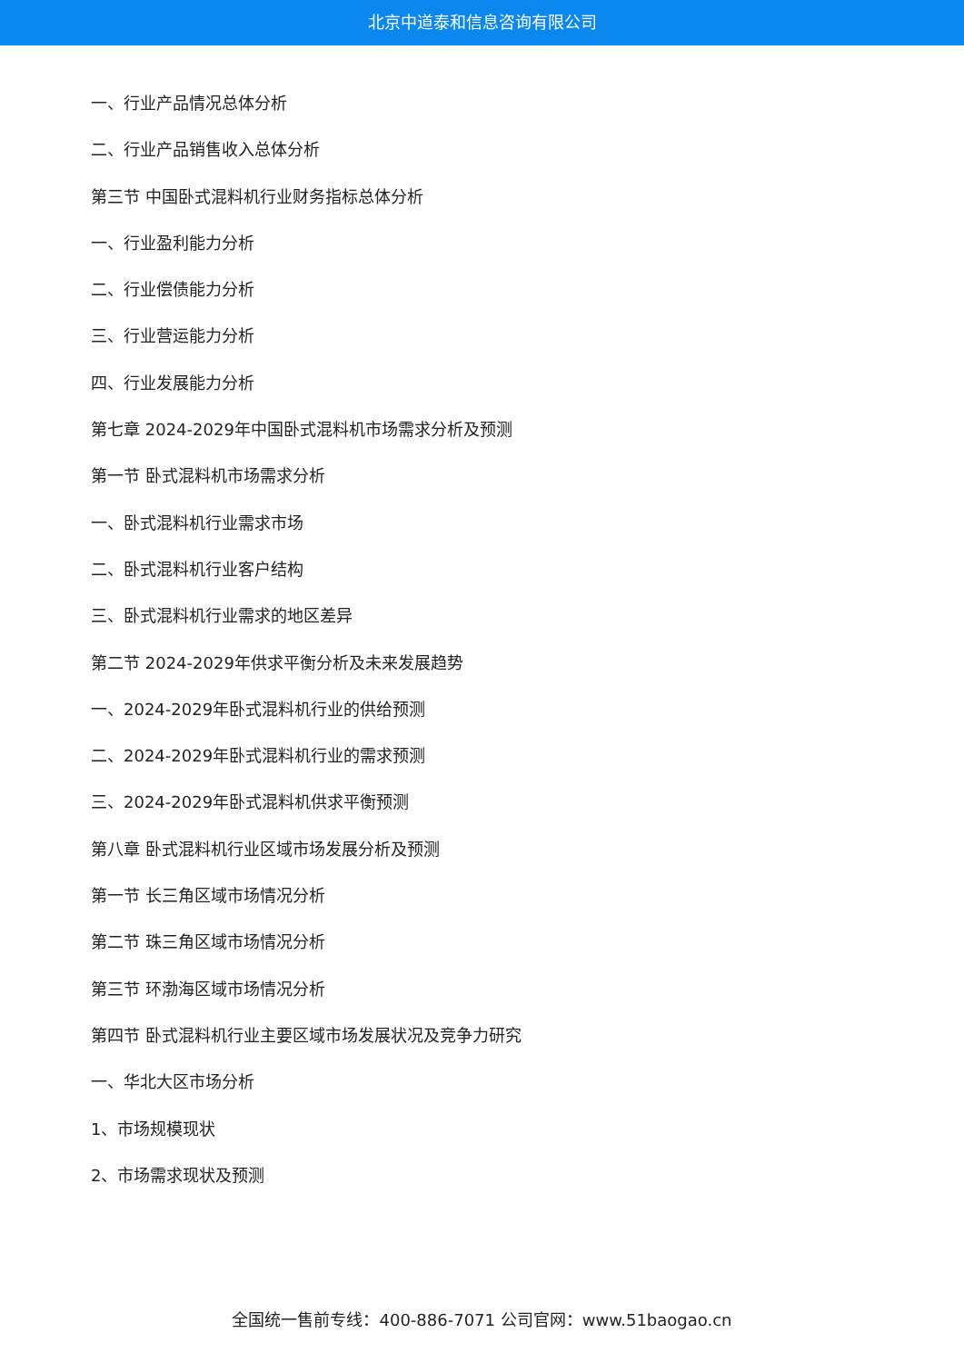北京中道泰和信息咨询有限公司
一、行业产品情况总体分析
二、行业产品销售收入总体分析
第三节 中国卧式混料机行业财务指标总体分析
一、行业盈利能力分析
二、行业偿债能力分析
三、行业营运能力分析
四、行业发展能力分析
第七章 2024-2029年中国卧式混料机市场需求分析及预测
第一节 卧式混料机市场需求分析
一、卧式混料机行业需求市场
二、卧式混料机行业客户结构
三、卧式混料机行业需求的地区差异
第二节 2024-2029年供求平衡分析及未来发展趋势
一、2024-2029年卧式混料机行业的供给预测
二、2024-2029年卧式混料机行业的需求预测
三、2024-2029年卧式混料机供求平衡预测
第八章 卧式混料机行业区域市场发展分析及预测
第一节 长三角区域市场情况分析
第二节 珠三角区域市场情况分析
第三节 环渤海区域市场情况分析
第四节 卧式混料机行业主要区域市场发展状况及竞争力研究
一、华北大区市场分析
1、市场规模现状
2、市场需求现状及预测
全国统一售前专线：400-886-7071 公司官网：www.51baogao.cn